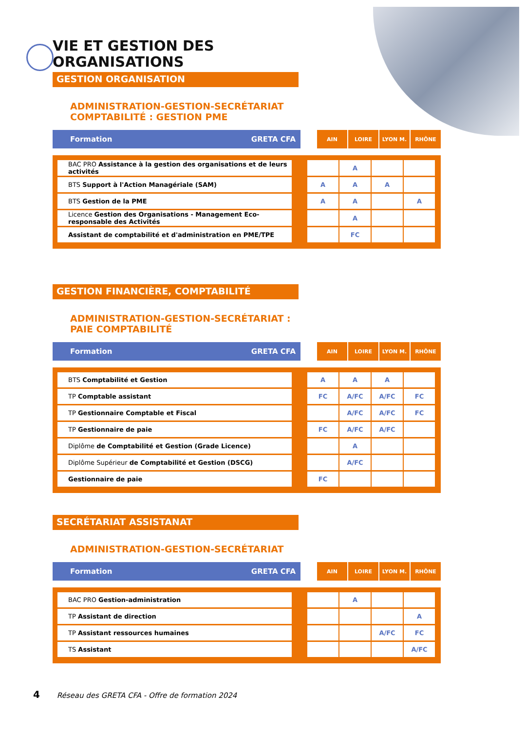VIE ET GESTION DES
ORGANISATIONS
GESTION ORGANISATION
ADMINISTRATION-GESTION-SECRÉTARIAT
COMPTABILITÉ : GESTION PME
Formation GRETA CFA
AIN LOIRE LYON M. RHÔNE
| BAC PRO Assistance à la gestion des organisations et de leurs activités | | | A | | |
| BTS Support à l'Action Managériale (SAM) | | A | A | A | |
| BTS Gestion de la PME | | A | A | | A |
| Licence Gestion des Organisations - Management Eco-responsable des Activités | | | A | | |
| Assistant de comptabilité et d'administration en PME/TPE | | | FC | | |
GESTION FINANCIÈRE, COMPTABILITÉ
ADMINISTRATION-GESTION-SECRÉTARIAT :
PAIE COMPTABILITÉ
Formation GRETA CFA
AIN LOIRE LYON M. RHÔNE
| BTS Comptabilité et Gestion | | A | A | A | |
| TP Comptable assistant | | FC | A/FC | A/FC | FC |
| TP Gestionnaire Comptable et Fiscal | | | A/FC | A/FC | FC |
| TP Gestionnaire de paie | | FC | A/FC | A/FC | |
| Diplôme de Comptabilité et Gestion (Grade Licence) | | | A | | |
| Diplôme Supérieur de Comptabilité et Gestion (DSCG) | | | A/FC | | |
| Gestionnaire de paie | | FC | | | |
SECRÉTARIAT ASSISTANAT
ADMINISTRATION-GESTION-SECRÉTARIAT
Formation GRETA CFA
AIN LOIRE LYON M. RHÔNE
| BAC PRO Gestion-administration | | | A | | |
| TP Assistant de direction | | | | | A |
| TP Assistant ressources humaines | | | | A/FC | FC |
| TS Assistant | | | | | A/FC |
4 Réseau des GRETA CFA - Offre de formation 2024